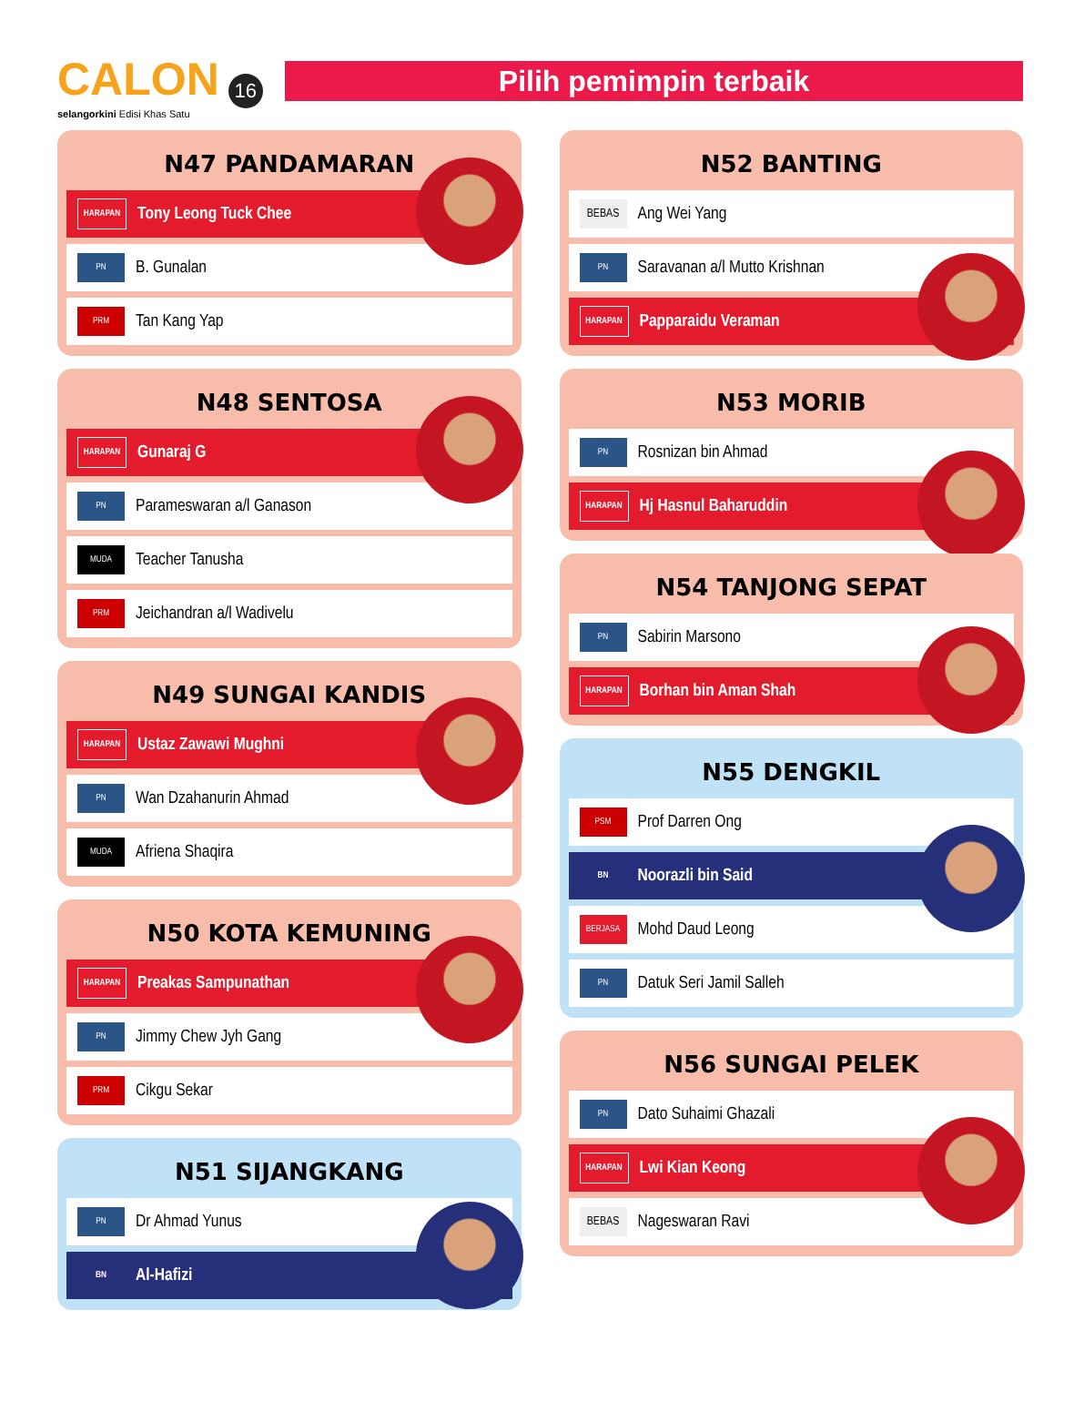CALON 16
selangorkini Edisi Khas Satu
Pilih pemimpin terbaik
N47 PANDAMARAN
HARAPAN Tony Leong Tuck Chee
PN B. Gunalan
PRM Tan Kang Yap
N48 SENTOSA
HARAPAN Gunaraj G
PN Parameswaran a/l Ganason
MUDA Teacher Tanusha
PRM Jeichandran a/l Wadivelu
N49 SUNGAI KANDIS
HARAPAN Ustaz Zawawi Mughni
PN Wan Dzahanurin Ahmad
MUDA Afriena Shaqira
N50 KOTA KEMUNING
HARAPAN Preakas Sampunathan
PN Jimmy Chew Jyh Gang
PRM Cikgu Sekar
N51 SIJANGKANG
PN Dr Ahmad Yunus
BN Al-Hafizi
N52 BANTING
BEBAS Ang Wei Yang
PN Saravanan a/l Mutto Krishnan
HARAPAN Papparaidu Veraman
N53 MORIB
PN Rosnizan bin Ahmad
HARAPAN Hj Hasnul Baharuddin
N54 TANJONG SEPAT
PN Sabirin Marsono
HARAPAN Borhan bin Aman Shah
N55 DENGKIL
PSM Prof Darren Ong
BN Noorazli bin Said
BERJASA Mohd Daud Leong
PN Datuk Seri Jamil Salleh
N56 SUNGAI PELEK
PN Dato Suhaimi Ghazali
HARAPAN Lwi Kian Keong
BEBAS Nageswaran Ravi